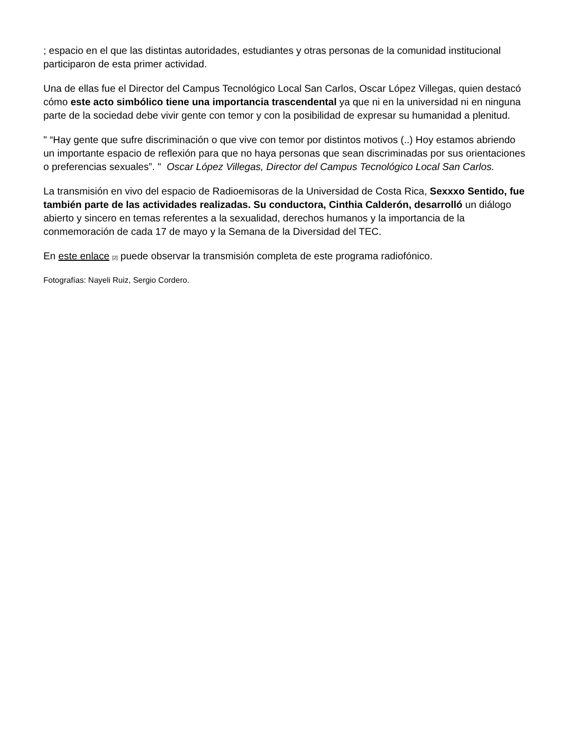; espacio en el que las distintas autoridades, estudiantes y otras personas de la comunidad institucional participaron de esta primer actividad.
Una de ellas fue el Director del Campus Tecnológico Local San Carlos, Oscar López Villegas, quien destacó cómo este acto simbólico tiene una importancia trascendental ya que ni en la universidad ni en ninguna parte de la sociedad debe vivir gente con temor y con la posibilidad de expresar su humanidad a plenitud.
" “Hay gente que sufre discriminación o que vive con temor por distintos motivos (..) Hoy estamos abriendo un importante espacio de reflexión para que no haya personas que sean discriminadas por sus orientaciones o preferencias sexuales”. " Oscar López Villegas, Director del Campus Tecnológico Local San Carlos.
La transmisión en vivo del espacio de Radioemisoras de la Universidad de Costa Rica, Sexxxo Sentido, fue también parte de las actividades realizadas. Su conductora, Cinthia Calderón, desarrolló un diálogo abierto y sincero en temas referentes a la sexualidad, derechos humanos y la importancia de la conmemoración de cada 17 de mayo y la Semana de la Diversidad del TEC.
En este enlace [2] puede observar la transmisión completa de este programa radiofónico.
Fotografías: Nayeli Ruiz, Sergio Cordero.